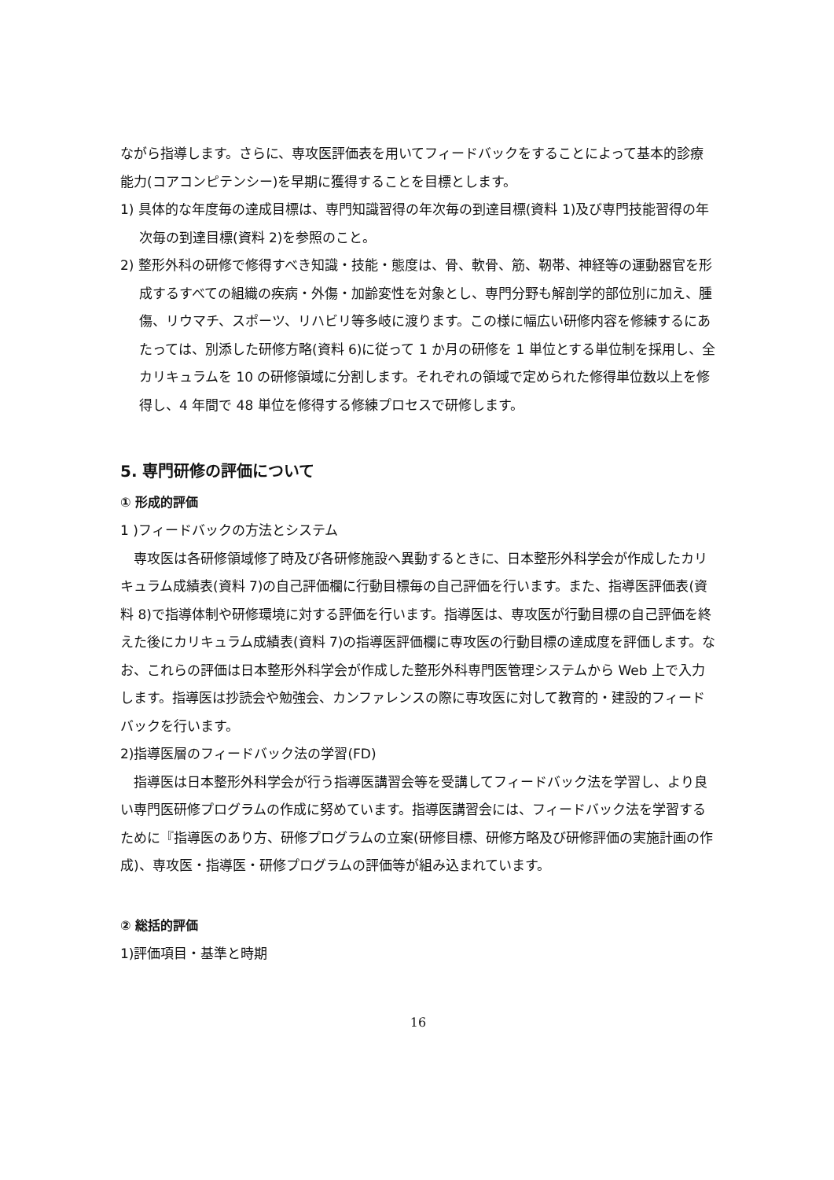ながら指導します。さらに、専攻医評価表を用いてフィードバックをすることによって基本的診療能力(コアコンピテンシー)を早期に獲得することを目標とします。
1) 具体的な年度毎の達成目標は、専門知識習得の年次毎の到達目標(資料 1)及び専門技能習得の年次毎の到達目標(資料 2)を参照のこと。
2) 整形外科の研修で修得すべき知識・技能・態度は、骨、軟骨、筋、靭帯、神経等の運動器官を形成するすべての組織の疾病・外傷・加齢変性を対象とし、専門分野も解剖学的部位別に加え、腫傷、リウマチ、スポーツ、リハビリ等多岐に渡ります。この様に幅広い研修内容を修練するにあたっては、別添した研修方略(資料 6)に従って 1 か月の研修を 1 単位とする単位制を採用し、全カリキュラムを 10 の研修領域に分割します。それぞれの領域で定められた修得単位数以上を修得し、4 年間で 48 単位を修得する修練プロセスで研修します。
5. 専門研修の評価について
① 形成的評価
1 )フィードバックの方法とシステム
　専攻医は各研修領域修了時及び各研修施設へ異動するときに、日本整形外科学会が作成したカリキュラム成績表(資料 7)の自己評価欄に行動目標毎の自己評価を行います。また、指導医評価表(資料 8)で指導体制や研修環境に対する評価を行います。指導医は、専攻医が行動目標の自己評価を終えた後にカリキュラム成績表(資料 7)の指導医評価欄に専攻医の行動目標の達成度を評価します。なお、これらの評価は日本整形外科学会が作成した整形外科専門医管理システムから Web 上で入力します。指導医は抄読会や勉強会、カンファレンスの際に専攻医に対して教育的・建設的フィードバックを行います。
2)指導医層のフィードバック法の学習(FD)
　指導医は日本整形外科学会が行う指導医講習会等を受講してフィードバック法を学習し、より良い専門医研修プログラムの作成に努めています。指導医講習会には、フィードバック法を学習するために『指導医のあり方、研修プログラムの立案(研修目標、研修方略及び研修評価の実施計画の作成)、専攻医・指導医・研修プログラムの評価等が組み込まれています。
② 総括的評価
1)評価項目・基準と時期
16